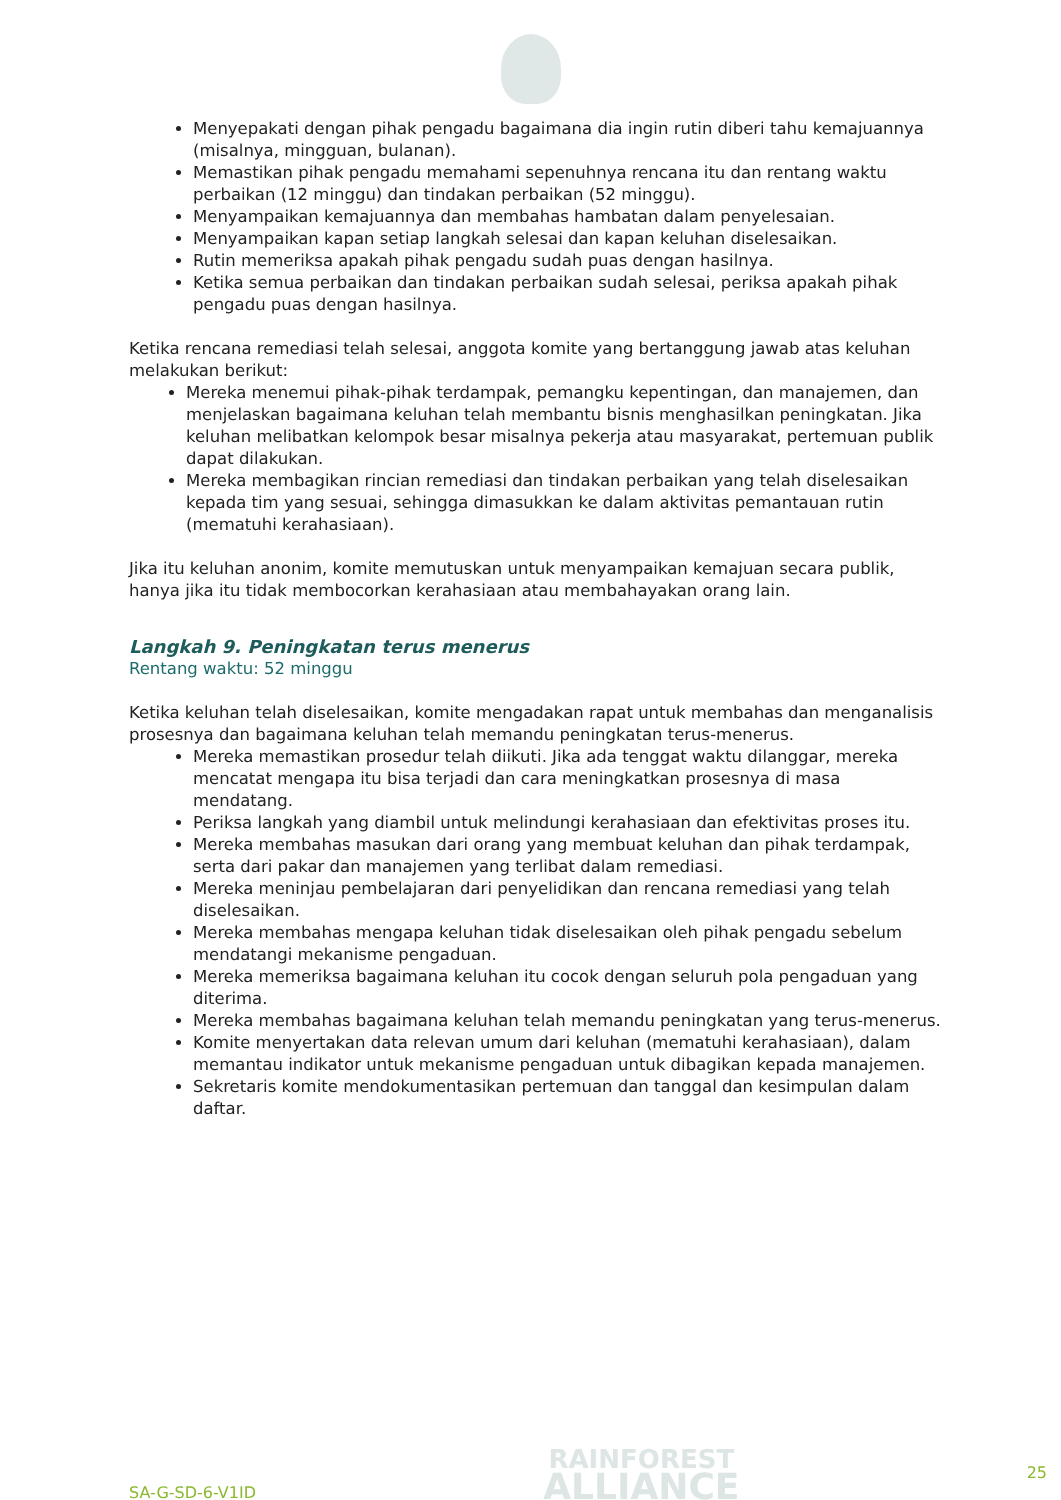Menyepakati dengan pihak pengadu bagaimana dia ingin rutin diberi tahu kemajuannya (misalnya, mingguan, bulanan).
Memastikan pihak pengadu memahami sepenuhnya rencana itu dan rentang waktu perbaikan (12 minggu) dan tindakan perbaikan (52 minggu).
Menyampaikan kemajuannya dan membahas hambatan dalam penyelesaian.
Menyampaikan kapan setiap langkah selesai dan kapan keluhan diselesaikan.
Rutin memeriksa apakah pihak pengadu sudah puas dengan hasilnya.
Ketika semua perbaikan dan tindakan perbaikan sudah selesai, periksa apakah pihak pengadu puas dengan hasilnya.
Ketika rencana remediasi telah selesai, anggota komite yang bertanggung jawab atas keluhan melakukan berikut:
Mereka menemui pihak-pihak terdampak, pemangku kepentingan, dan manajemen, dan menjelaskan bagaimana keluhan telah membantu bisnis menghasilkan peningkatan. Jika keluhan melibatkan kelompok besar misalnya pekerja atau masyarakat, pertemuan publik dapat dilakukan.
Mereka membagikan rincian remediasi dan tindakan perbaikan yang telah diselesaikan kepada tim yang sesuai, sehingga dimasukkan ke dalam aktivitas pemantauan rutin (mematuhi kerahasiaan).
Jika itu keluhan anonim, komite memutuskan untuk menyampaikan kemajuan secara publik, hanya jika itu tidak membocorkan kerahasiaan atau membahayakan orang lain.
Langkah 9. Peningkatan terus menerus
Rentang waktu: 52 minggu
Ketika keluhan telah diselesaikan, komite mengadakan rapat untuk membahas dan menganalisis prosesnya dan bagaimana keluhan telah memandu peningkatan terus-menerus.
Mereka memastikan prosedur telah diikuti. Jika ada tenggat waktu dilanggar, mereka mencatat mengapa itu bisa terjadi dan cara meningkatkan prosesnya di masa mendatang.
Periksa langkah yang diambil untuk melindungi kerahasiaan dan efektivitas proses itu.
Mereka membahas masukan dari orang yang membuat keluhan dan pihak terdampak, serta dari pakar dan manajemen yang terlibat dalam remediasi.
Mereka meninjau pembelajaran dari penyelidikan dan rencana remediasi yang telah diselesaikan.
Mereka membahas mengapa keluhan tidak diselesaikan oleh pihak pengadu sebelum mendatangi mekanisme pengaduan.
Mereka memeriksa bagaimana keluhan itu cocok dengan seluruh pola pengaduan yang diterima.
Mereka membahas bagaimana keluhan telah memandu peningkatan yang terus-menerus.
Komite menyertakan data relevan umum dari keluhan (mematuhi kerahasiaan), dalam memantau indikator untuk mekanisme pengaduan untuk dibagikan kepada manajemen.
Sekretaris komite mendokumentasikan pertemuan dan tanggal dan kesimpulan dalam daftar.
SA-G-SD-6-V1ID
RAINFOREST
ALLIANCE
25